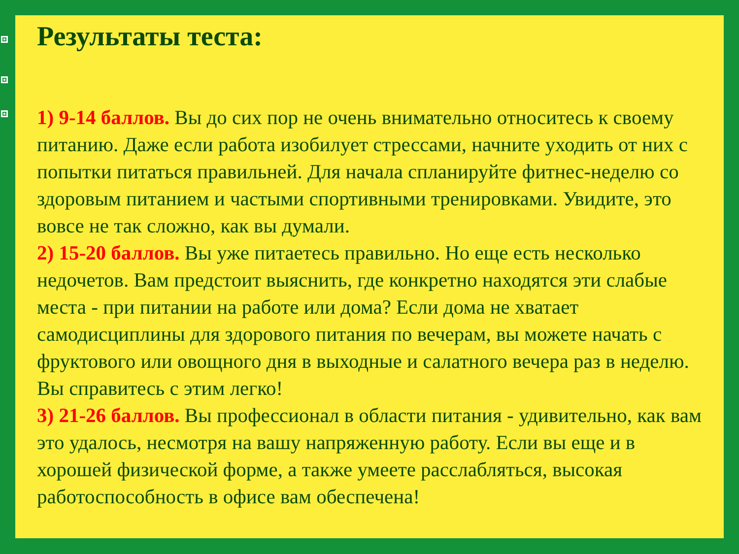Результаты теста:
1) 9-14 баллов. Вы до сих пор не очень внимательно относитесь к своему питанию. Даже если работа изобилует стрессами, начните уходить от них с попытки питаться правильней. Для начала спланируйте фитнес-неделю со здоровым питанием и частыми спортивными тренировками. Увидите, это вовсе не так сложно, как вы думали.
2) 15-20 баллов. Вы уже питаетесь правильно. Но еще есть несколько недочетов. Вам предстоит выяснить, где конкретно находятся эти слабые места - при питании на работе или дома? Если дома не хватает самодисциплины для здорового питания по вечерам, вы можете начать с фруктового или овощного дня в выходные и салатного вечера раз в неделю. Вы справитесь с этим легко!
3) 21-26 баллов. Вы профессионал в области питания - удивительно, как вам это удалось, несмотря на вашу напряженную работу. Если вы еще и в хорошей физической форме, а также умеете расслабляться, высокая работоспособность в офисе вам обеспечена!